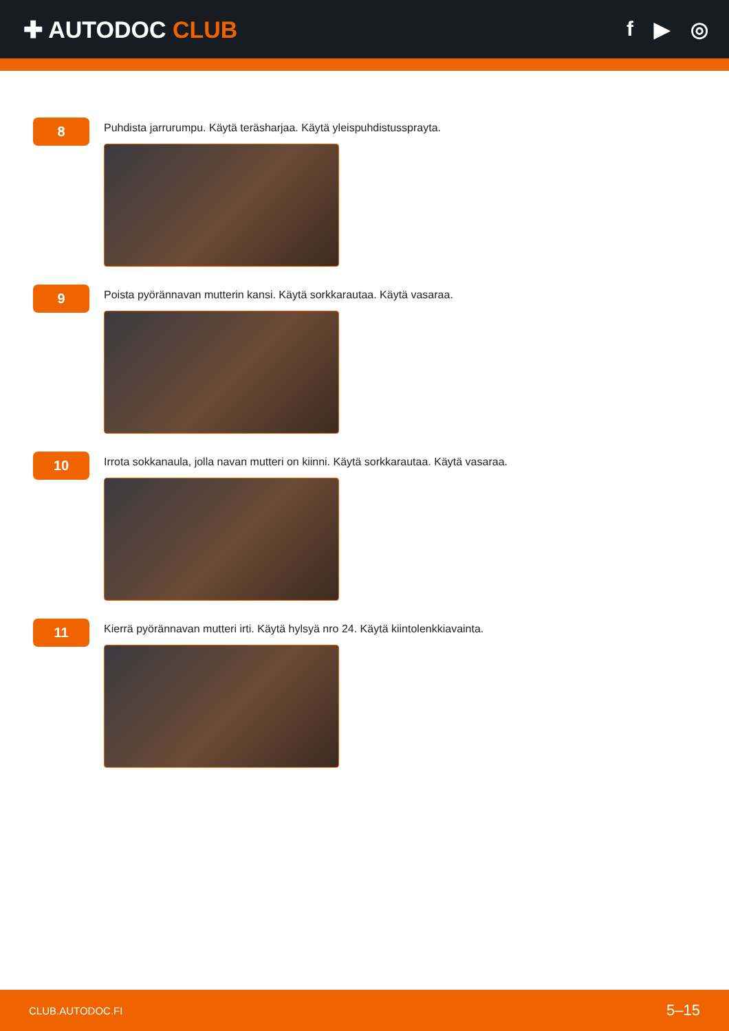✚ AUTODOC CLUB f ▶ ◎
8
Puhdista jarrurumpu. Käytä teräsharjaa. Käytä yleispuhdistussprayta.
9
Poista pyörännavan mutterin kansi. Käytä sorkkarautaa. Käytä vasaraa.
10
Irrota sokkanaula, jolla navan mutteri on kiinni. Käytä sorkkarautaa. Käytä vasaraa.
11
Kierrä pyörännavan mutteri irti. Käytä hylsyä nro 24. Käytä kiintolenkkiavainta.
CLUB.AUTODOC.FI 5–15